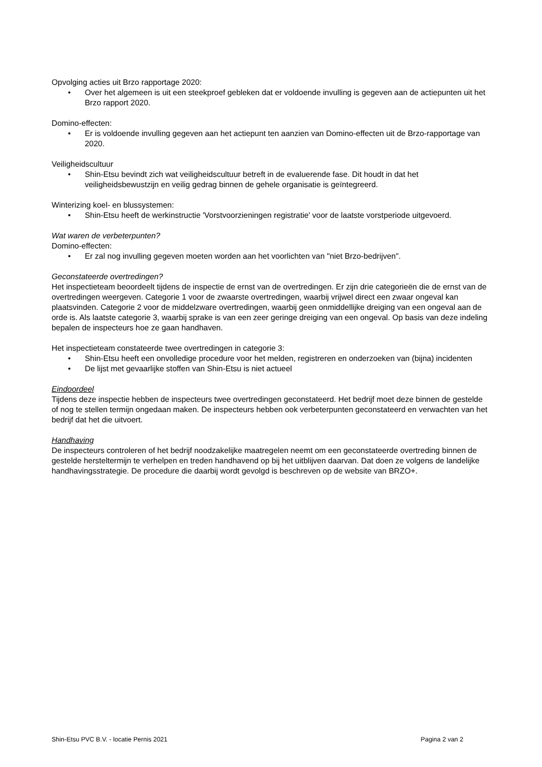Opvolging acties uit Brzo rapportage 2020:
• Over het algemeen is uit een steekproef gebleken dat er voldoende invulling is gegeven aan de actiepunten uit het Brzo rapport 2020.
Domino-effecten:
• Er is voldoende invulling gegeven aan het actiepunt ten aanzien van Domino-effecten uit de Brzo-rapportage van 2020.
Veiligheidscultuur
• Shin-Etsu bevindt zich wat veiligheidscultuur betreft in de evaluerende fase. Dit houdt in dat het veiligheidsbewustzijn en veilig gedrag binnen de gehele organisatie is geïntegreerd.
Winterizing koel- en blussystemen:
• Shin-Etsu heeft de werkinstructie 'Vorstvoorzieningen registratie' voor de laatste vorstperiode uitgevoerd.
Wat waren de verbeterpunten?
Domino-effecten:
• Er zal nog invulling gegeven moeten worden aan het voorlichten van "niet Brzo-bedrijven".
Geconstateerde overtredingen?
Het inspectieteam beoordeelt tijdens de inspectie de ernst van de overtredingen. Er zijn drie categorieën die de ernst van de overtredingen weergeven. Categorie 1 voor de zwaarste overtredingen, waarbij vrijwel direct een zwaar ongeval kan plaatsvinden. Categorie 2 voor de middelzware overtredingen, waarbij geen onmiddellijke dreiging van een ongeval aan de orde is. Als laatste categorie 3, waarbij sprake is van een zeer geringe dreiging van een ongeval. Op basis van deze indeling bepalen de inspecteurs hoe ze gaan handhaven.
Het inspectieteam constateerde twee overtredingen in categorie 3:
• Shin-Etsu heeft een onvolledige procedure voor het melden, registreren en onderzoeken van (bijna) incidenten
• De lijst met gevaarlijke stoffen van Shin-Etsu is niet actueel
Eindoordeel
Tijdens deze inspectie hebben de inspecteurs twee overtredingen geconstateerd. Het bedrijf moet deze binnen de gestelde of nog te stellen termijn ongedaan maken. De inspecteurs hebben ook verbeterpunten geconstateerd en verwachten van het bedrijf dat het die uitvoert.
Handhaving
De inspecteurs controleren of het bedrijf noodzakelijke maatregelen neemt om een geconstateerde overtreding binnen de gestelde hersteltermijn te verhelpen en treden handhavend op bij het uitblijven daarvan. Dat doen ze volgens de landelijke handhavingsstrategie. De procedure die daarbij wordt gevolgd is beschreven op de website van BRZO+.
Shin-Etsu PVC B.V. - locatie Pernis 2021 Pagina 2 van 2